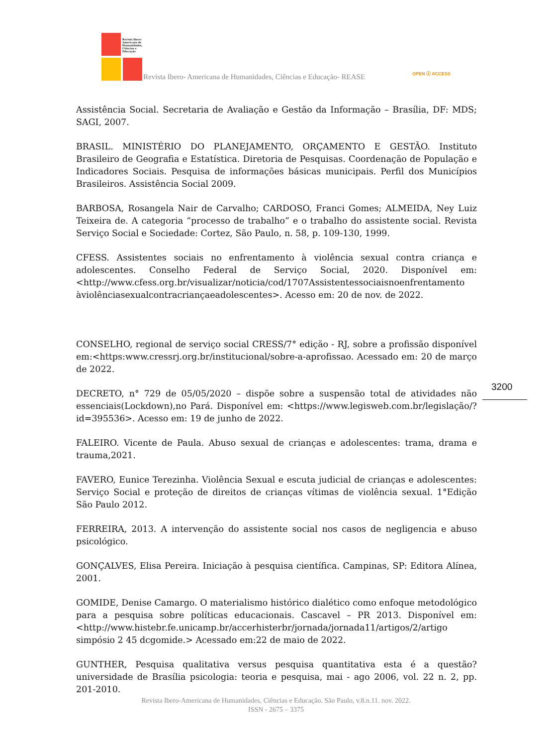Revista Ibero-Americana de Humanidades, Ciências e Educação
Revista Ibero- Americana de Humanidades, Ciências e Educação- REASE OPEN ⓐ ACCESS
Assistência Social. Secretaria de Avaliação e Gestão da Informação – Brasília, DF: MDS; SAGI, 2007.
BRASIL. MINISTÉRIO DO PLANEJAMENTO, ORÇAMENTO E GESTÃO. Instituto Brasileiro de Geografia e Estatística. Diretoria de Pesquisas. Coordenação de População e Indicadores Sociais. Pesquisa de informações básicas municipais. Perfil dos Municípios Brasileiros. Assistência Social 2009.
BARBOSA, Rosangela Nair de Carvalho; CARDOSO, Franci Gomes; ALMEIDA, Ney Luiz Teixeira de. A categoria “processo de trabalho” e o trabalho do assistente social. Revista Serviço Social e Sociedade: Cortez, São Paulo, n. 58, p. 109-130, 1999.
CFESS. Assistentes sociais no enfrentamento à violência sexual contra criança e adolescentes. Conselho Federal de Serviço Social, 2020. Disponível em: <http://www.cfess.org.br/visualizar/noticia/cod/1707Assistentessociaisnoenfrentamento àviolênciasexualcontracriançaeadolescentes>. Acesso em: 20 de nov. de 2022.
CONSELHO, regional de serviço social CRESS/7° edição - RJ, sobre a profissão disponível em:<https:www.cressrj.org.br/institucional/sobre-a-aprofissao. Acessado em: 20 de março de 2022.
DECRETO, n° 729 de 05/05/2020 – dispõe sobre a suspensão total de atividades não essenciais(Lockdown),no Pará. Disponível em: <https://www.legisweb.com.br/legislação/?id=395536>. Acesso em: 19 de junho de 2022.
FALEIRO. Vicente de Paula. Abuso sexual de crianças e adolescentes: trama, drama e trauma,2021.
FAVERO, Eunice Terezinha. Violência Sexual e escuta judicial de crianças e adolescentes: Serviço Social e proteção de direitos de crianças vítimas de violência sexual. 1°Edição São Paulo 2012.
FERREIRA, 2013. A intervenção do assistente social nos casos de negligencia e abuso psicológico.
GONÇALVES, Elisa Pereira. Iniciação à pesquisa científica. Campinas, SP: Editora Alínea, 2001.
GOMIDE, Denise Camargo. O materialismo histórico dialético como enfoque metodológico para a pesquisa sobre políticas educacionais. Cascavel – PR 2013. Disponível em:<http://www.histebr.fe.unicamp.br/accerhisterbr/jornada/jornada11/artigos/2/artigo simpósio 2 45 dcgomide.> Acessado em:22 de maio de 2022.
GUNTHER, Pesquisa qualitativa versus pesquisa quantitativa esta é a questão? universidade de Brasília psicologia: teoria e pesquisa, mai - ago 2006, vol. 22 n. 2, pp. 201-2010.
3200
Revista Ibero-Americana de Humanidades, Ciências e Educação. São Paulo, v.8.n.11. nov. 2022.
ISSN - 2675 – 3375